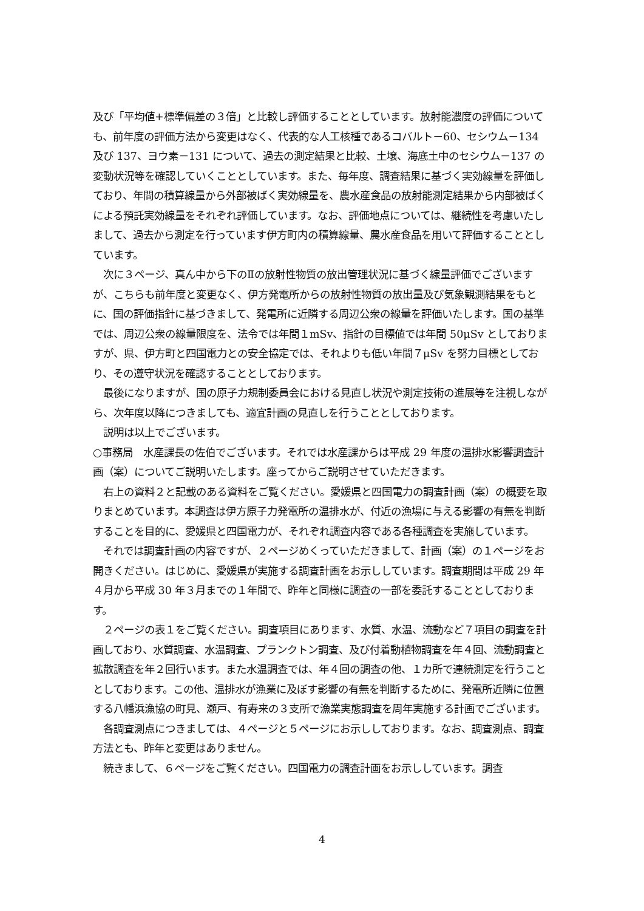及び「平均値+標準偏差の３倍」と比較し評価することとしています。放射能濃度の評価についても、前年度の評価方法から変更はなく、代表的な人工核種であるコバルト－60、セシウム－134 及び 137、ヨウ素－131 について、過去の測定結果と比較、土壌、海底土中のセシウム－137 の変動状況等を確認していくこととしています。また、毎年度、調査結果に基づく実効線量を評価しており、年間の積算線量から外部被ばく実効線量を、農水産食品の放射能測定結果から内部被ばくによる預託実効線量をそれぞれ評価しています。なお、評価地点については、継続性を考慮いたしまして、過去から測定を行っています伊方町内の積算線量、農水産食品を用いて評価することとしています。
　次に３ページ、真ん中から下のⅡの放射性物質の放出管理状況に基づく線量評価でございますが、こちらも前年度と変更なく、伊方発電所からの放射性物質の放出量及び気象観測結果をもとに、国の評価指針に基づきまして、発電所に近隣する周辺公衆の線量を評価いたします。国の基準では、周辺公衆の線量限度を、法令では年間１mSv、指針の目標値では年間 50μSv としておりますが、県、伊方町と四国電力との安全協定では、それよりも低い年間７μSv を努力目標としており、その遵守状況を確認することとしております。
　最後になりますが、国の原子力規制委員会における見直し状況や測定技術の進展等を注視しながら、次年度以降につきましても、適宜計画の見直しを行うこととしております。
　説明は以上でございます。
○事務局　水産課長の佐伯でございます。それでは水産課からは平成 29 年度の温排水影響調査計画（案）についてご説明いたします。座ってからご説明させていただきます。
　右上の資料２と記載のある資料をご覧ください。愛媛県と四国電力の調査計画（案）の概要を取りまとめています。本調査は伊方原子力発電所の温排水が、付近の漁場に与える影響の有無を判断することを目的に、愛媛県と四国電力が、それぞれ調査内容である各種調査を実施しています。
　それでは調査計画の内容ですが、２ページめくっていただきまして、計画（案）の１ページをお開きください。はじめに、愛媛県が実施する調査計画をお示ししています。調査期間は平成 29 年４月から平成 30 年３月までの１年間で、昨年と同様に調査の一部を委託することとしております。
　２ページの表１をご覧ください。調査項目にあります、水質、水温、流動など７項目の調査を計画しており、水質調査、水温調査、プランクトン調査、及び付着動植物調査を年４回、流動調査と拡散調査を年２回行います。また水温調査では、年４回の調査の他、１カ所で連続測定を行うこととしております。この他、温排水が漁業に及ぼす影響の有無を判断するために、発電所近隣に位置する八幡浜漁協の町見、瀬戸、有寿来の３支所で漁業実態調査を周年実施する計画でございます。
　各調査測点につきましては、４ページと５ページにお示ししております。なお、調査測点、調査方法とも、昨年と変更はありません。
　続きまして、６ページをご覧ください。四国電力の調査計画をお示ししています。調査
4